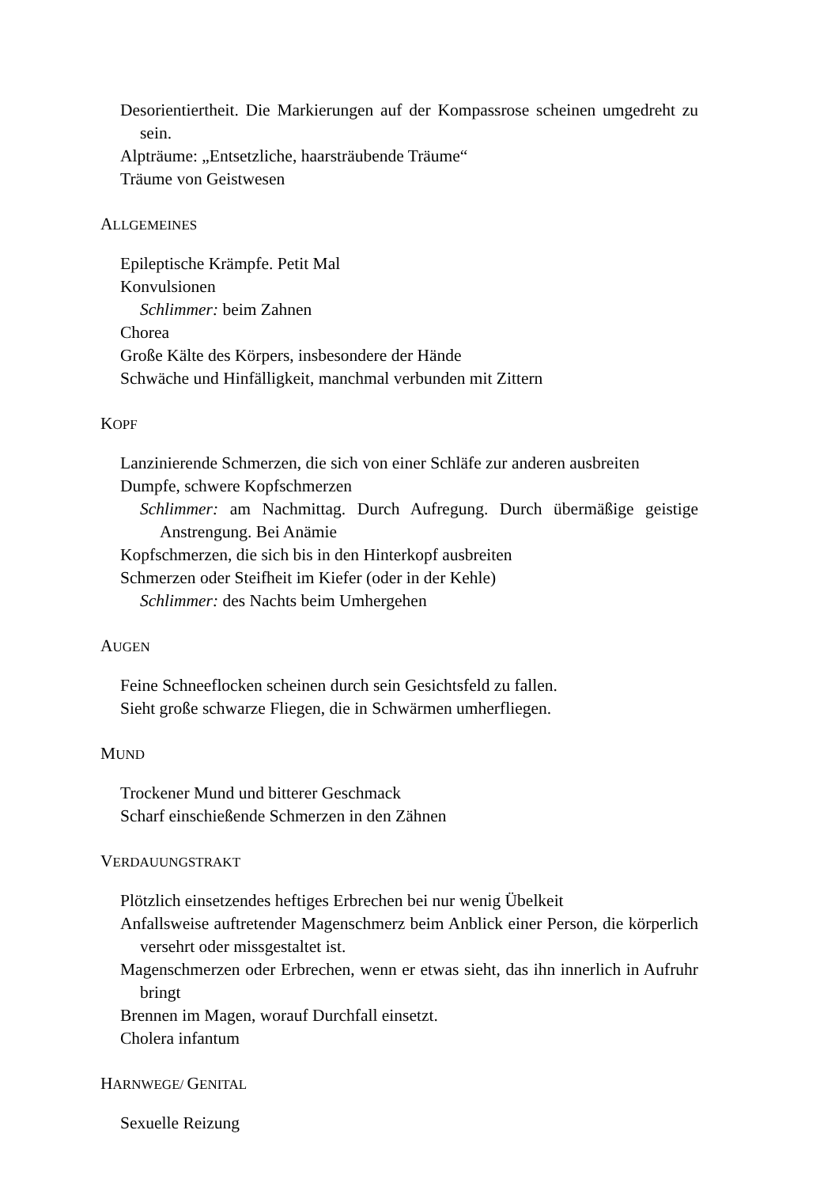Desorientiertheit. Die Markierungen auf der Kompassrose scheinen umgedreht zu sein.
Alpträume: „Entsetzliche, haarsträubende Träume“
Träume von Geistwesen
ALLGEMEINES
Epileptische Krämpfe. Petit Mal
Konvulsionen
Schlimmer: beim Zahnen
Chorea
Große Kälte des Körpers, insbesondere der Hände
Schwäche und Hinfälligkeit, manchmal verbunden mit Zittern
KOPF
Lanzinierende Schmerzen, die sich von einer Schläfe zur anderen ausbreiten
Dumpfe, schwere Kopfschmerzen
Schlimmer: am Nachmittag. Durch Aufregung. Durch übermäßige geistige Anstrengung. Bei Anämie
Kopfschmerzen, die sich bis in den Hinterkopf ausbreiten
Schmerzen oder Steifheit im Kiefer (oder in der Kehle)
Schlimmer: des Nachts beim Umhergehen
AUGEN
Feine Schneeflocken scheinen durch sein Gesichtsfeld zu fallen.
Sieht große schwarze Fliegen, die in Schwärmen umherfliegen.
MUND
Trockener Mund und bitterer Geschmack
Scharf einschießende Schmerzen in den Zähnen
VERDAUUNGSTRAKT
Plötzlich einsetzendes heftiges Erbrechen bei nur wenig Übelkeit
Anfallsweise auftretender Magenschmerz beim Anblick einer Person, die körperlich versehrt oder missgestaltet ist.
Magenschmerzen oder Erbrechen, wenn er etwas sieht, das ihn innerlich in Aufruhr bringt
Brennen im Magen, worauf Durchfall einsetzt.
Cholera infantum
HARNWEGE/ GENITAL
Sexuelle Reizung